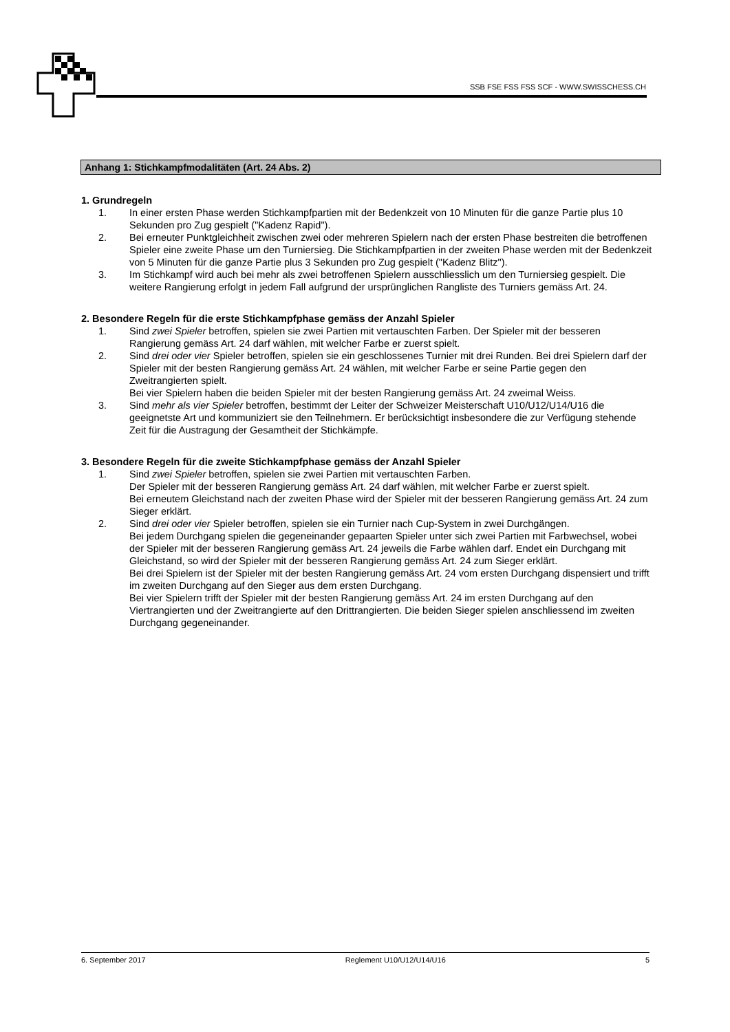SSB FSE FSS FSS SCF - WWW.SWISSCHESS.CH
Anhang 1: Stichkampfmodalitäten (Art. 24 Abs. 2)
1. Grundregeln
1. In einer ersten Phase werden Stichkampfpartien mit der Bedenkzeit von 10 Minuten für die ganze Partie plus 10 Sekunden pro Zug gespielt ("Kadenz Rapid").
2. Bei erneuter Punktgleichheit zwischen zwei oder mehreren Spielern nach der ersten Phase bestreiten die betroffenen Spieler eine zweite Phase um den Turniersieg. Die Stichkampfpartien in der zweiten Phase werden mit der Bedenkzeit von 5 Minuten für die ganze Partie plus 3 Sekunden pro Zug gespielt ("Kadenz Blitz").
3. Im Stichkampf wird auch bei mehr als zwei betroffenen Spielern ausschliesslich um den Turniersieg gespielt. Die weitere Rangierung erfolgt in jedem Fall aufgrund der ursprünglichen Rangliste des Turniers gemäss Art. 24.
2. Besondere Regeln für die erste Stichkampfphase gemäss der Anzahl Spieler
1. Sind zwei Spieler betroffen, spielen sie zwei Partien mit vertauschten Farben. Der Spieler mit der besseren Rangierung gemäss Art. 24 darf wählen, mit welcher Farbe er zuerst spielt.
2. Sind drei oder vier Spieler betroffen, spielen sie ein geschlossenes Turnier mit drei Runden. Bei drei Spielern darf der Spieler mit der besten Rangierung gemäss Art. 24 wählen, mit welcher Farbe er seine Partie gegen den Zweitrangierten spielt.
Bei vier Spielern haben die beiden Spieler mit der besten Rangierung gemäss Art. 24 zweimal Weiss.
3. Sind mehr als vier Spieler betroffen, bestimmt der Leiter der Schweizer Meisterschaft U10/U12/U14/U16 die geeignetste Art und kommuniziert sie den Teilnehmern. Er berücksichtigt insbesondere die zur Verfügung stehende Zeit für die Austragung der Gesamtheit der Stichkämpfe.
3. Besondere Regeln für die zweite Stichkampfphase gemäss der Anzahl Spieler
1. Sind zwei Spieler betroffen, spielen sie zwei Partien mit vertauschten Farben.
Der Spieler mit der besseren Rangierung gemäss Art. 24 darf wählen, mit welcher Farbe er zuerst spielt.
Bei erneutem Gleichstand nach der zweiten Phase wird der Spieler mit der besseren Rangierung gemäss Art. 24 zum Sieger erklärt.
2. Sind drei oder vier Spieler betroffen, spielen sie ein Turnier nach Cup-System in zwei Durchgängen.
Bei jedem Durchgang spielen die gegeneinander gepaarten Spieler unter sich zwei Partien mit Farbwechsel, wobei der Spieler mit der besseren Rangierung gemäss Art. 24 jeweils die Farbe wählen darf. Endet ein Durchgang mit Gleichstand, so wird der Spieler mit der besseren Rangierung gemäss Art. 24 zum Sieger erklärt.
Bei drei Spielern ist der Spieler mit der besten Rangierung gemäss Art. 24 vom ersten Durchgang dispensiert und trifft im zweiten Durchgang auf den Sieger aus dem ersten Durchgang.
Bei vier Spielern trifft der Spieler mit der besten Rangierung gemäss Art. 24 im ersten Durchgang auf den Viertrangierten und der Zweitrangierte auf den Drittrangierten. Die beiden Sieger spielen anschliessend im zweiten Durchgang gegeneinander.
6. September 2017 Reglement U10/U12/U14/U16 5